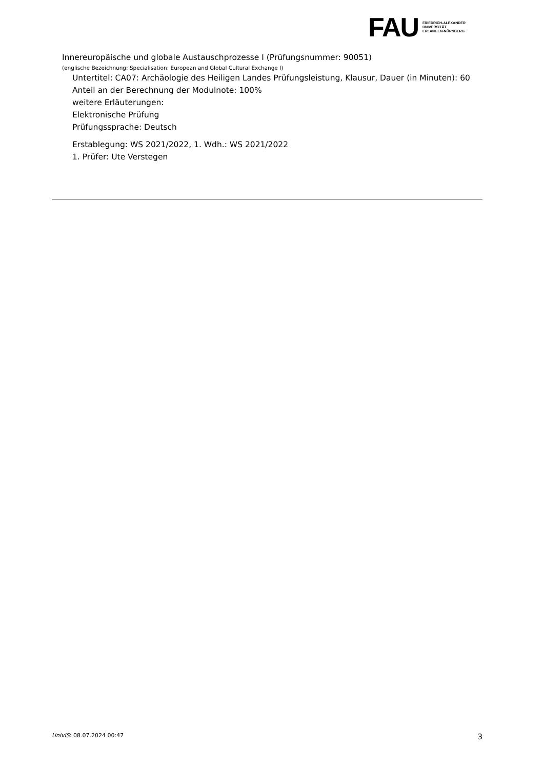FAU
FRIEDRICH-ALEXANDER
UNIVERSITÄT
ERLANGEN-NÜRNBERG
Innereuropäische und globale Austauschprozesse I (Prüfungsnummer: 90051)
(englische Bezeichnung: Specialisation: European and Global Cultural Exchange I)
Untertitel: CA07: Archäologie des Heiligen Landes Prüfungsleistung, Klausur, Dauer (in Minuten): 60
Anteil an der Berechnung der Modulnote: 100%
weitere Erläuterungen:
Elektronische Prüfung
Prüfungssprache: Deutsch
Erstablegung: WS 2021/2022, 1. Wdh.: WS 2021/2022
1. Prüfer: Ute Verstegen
UnivIS: 08.07.2024 00:47 3